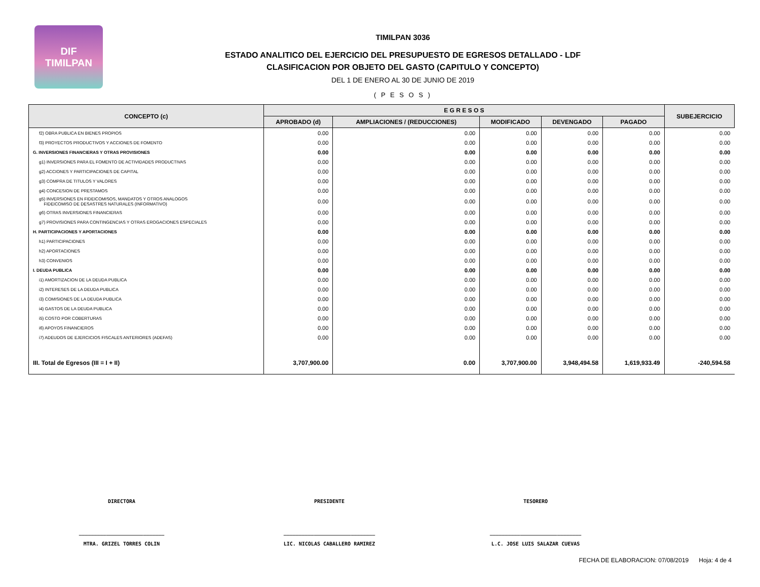DIF
TIMILPAN
TIMILPAN 3036
ESTADO ANALITICO DEL EJERCICIO DEL PRESUPUESTO DE EGRESOS DETALLADO - LDF
CLASIFICACION POR OBJETO DEL GASTO (CAPITULO Y CONCEPTO)
DEL 1 DE ENERO AL 30 DE JUNIO DE 2019
( P E S O S )
| CONCEPTO (c) | E G R E S O S | | | | | SUBEJERCICIO |
| --- | --- | --- | --- | --- | --- | --- |
| | APROBADO (d) | AMPLIACIONES / (REDUCCIONES) | MODIFICADO | DEVENGADO | PAGADO | |
| f2) OBRA PUBLICA EN BIENES PROPIOS | 0.00 | 0.00 | 0.00 | 0.00 | 0.00 | 0.00 |
| f3) PROYECTOS PRODUCTIVOS Y ACCIONES DE FOMENTO | 0.00 | 0.00 | 0.00 | 0.00 | 0.00 | 0.00 |
| G. INVERSIONES FINANCIERAS Y OTRAS PROVISIONES | 0.00 | 0.00 | 0.00 | 0.00 | 0.00 | 0.00 |
| g1) INVERSIONES PARA EL FOMENTO DE ACTIVIDADES PRODUCTIVAS | 0.00 | 0.00 | 0.00 | 0.00 | 0.00 | 0.00 |
| g2) ACCIONES Y PARTICIPACIONES DE CAPITAL | 0.00 | 0.00 | 0.00 | 0.00 | 0.00 | 0.00 |
| g3) COMPRA DE TITULOS Y VALORES | 0.00 | 0.00 | 0.00 | 0.00 | 0.00 | 0.00 |
| g4) CONCESION DE PRESTAMOS | 0.00 | 0.00 | 0.00 | 0.00 | 0.00 | 0.00 |
| g5) INVERSIONES EN FIDEICOMISOS, MANDATOS Y OTROS ANALOGOS FIDEICOMISO DE DESASTRES NATURALES (INFORMATIVO) | 0.00 | 0.00 | 0.00 | 0.00 | 0.00 | 0.00 |
| g6) OTRAS INVERSIONES FINANCIERAS | 0.00 | 0.00 | 0.00 | 0.00 | 0.00 | 0.00 |
| g7) PROVISIONES PARA CONTINGENCIAS Y OTRAS EROGACIONES ESPECIALES | 0.00 | 0.00 | 0.00 | 0.00 | 0.00 | 0.00 |
| H. PARTICIPACIONES Y APORTACIONES | 0.00 | 0.00 | 0.00 | 0.00 | 0.00 | 0.00 |
| h1) PARTICIPACIONES | 0.00 | 0.00 | 0.00 | 0.00 | 0.00 | 0.00 |
| h2) APORTACIONES | 0.00 | 0.00 | 0.00 | 0.00 | 0.00 | 0.00 |
| h3) CONVENIOS | 0.00 | 0.00 | 0.00 | 0.00 | 0.00 | 0.00 |
| I. DEUDA PUBLICA | 0.00 | 0.00 | 0.00 | 0.00 | 0.00 | 0.00 |
| i1) AMORTIZACION DE LA DEUDA PUBLICA | 0.00 | 0.00 | 0.00 | 0.00 | 0.00 | 0.00 |
| i2) INTERESES DE LA DEUDA PUBLICA | 0.00 | 0.00 | 0.00 | 0.00 | 0.00 | 0.00 |
| i3) COMISIONES DE LA DEUDA PUBLICA | 0.00 | 0.00 | 0.00 | 0.00 | 0.00 | 0.00 |
| i4) GASTOS DE LA DEUDA PUBLICA | 0.00 | 0.00 | 0.00 | 0.00 | 0.00 | 0.00 |
| i5) COSTO POR COBERTURAS | 0.00 | 0.00 | 0.00 | 0.00 | 0.00 | 0.00 |
| i6) APOYOS FINANCIEROS | 0.00 | 0.00 | 0.00 | 0.00 | 0.00 | 0.00 |
| i7) ADEUDOS DE EJERCICIOS FISCALES ANTERIORES (ADEFAS) | 0.00 | 0.00 | 0.00 | 0.00 | 0.00 | 0.00 |
| III. Total de Egresos (III = I + II) | 3,707,900.00 | 0.00 | 3,707,900.00 | 3,948,494.58 | 1,619,933.49 | -240,594.58 |
DIRECTORA PRESIDENTE TESORERO
____________________________
MTRA. GRIZEL TORRES COLIN
______________________________
LIC. NICOLAS CABALLERO RAMIREZ
______________________________
L.C. JOSE LUIS SALAZAR CUEVAS
FECHA DE ELABORACION: 07/08/2019 Hoja: 4 de 4